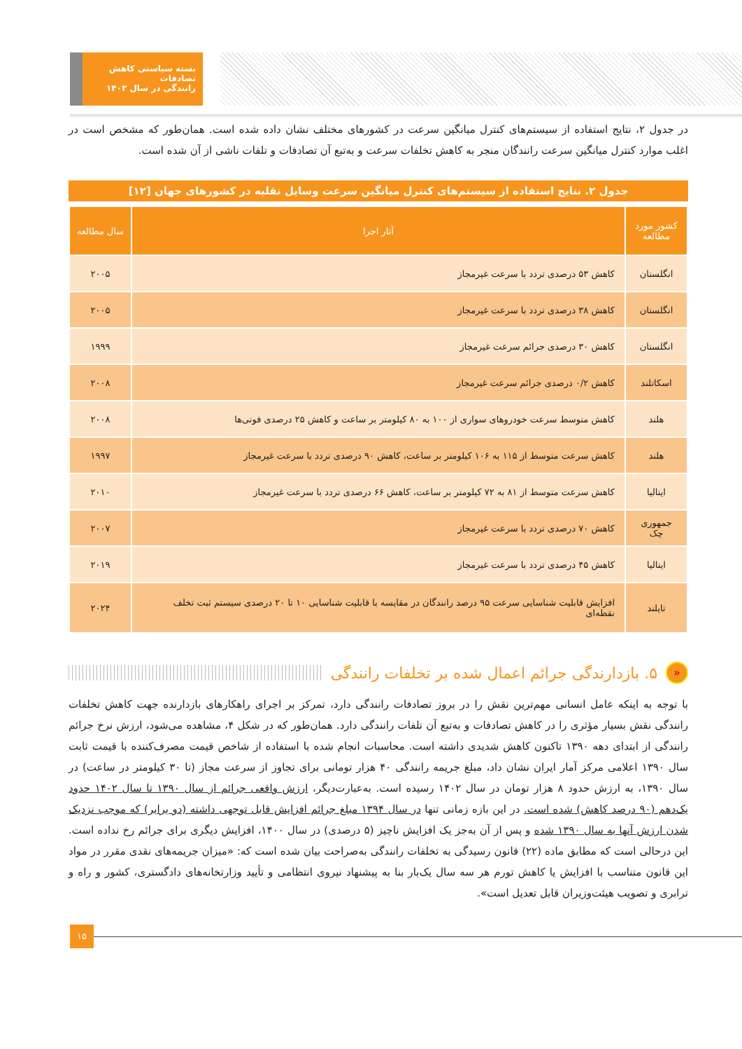بسته سیاستی کاهش تصادفات
رانندگی در سال ۱۴۰۳
در جدول ۲، نتایج استفاده از سیستم‌های کنترل میانگین سرعت در کشورهای مختلف نشان داده شده است. همان‌طور که مشخص است در اغلب موارد کنترل میانگین سرعت رانندگان منجر به کاهش تخلفات سرعت و به‌تبع آن تصادفات و تلفات ناشی از آن شده است.
جدول ۲. نتایج استفاده از سیستم‌های کنترل میانگین سرعت وسایل نقلیه در کشورهای جهان [۱۲]
| کشور مورد مطالعه | آثار اجرا | سال مطالعه |
| --- | --- | --- |
| انگلستان | کاهش ۵۳ درصدی تردد با سرعت غیرمجاز | ۲۰۰۵ |
| انگلستان | کاهش ۳۸ درصدی تردد با سرعت غیرمجاز | ۲۰۰۵ |
| انگلستان | کاهش ۳۰ درصدی جرائم سرعت غیرمجاز | ۱۹۹۹ |
| اسکاتلند | کاهش ۰/۲ درصدی جرائم سرعت غیرمجاز | ۲۰۰۸ |
| هلند | کاهش متوسط سرعت خودروهای سواری از ۱۰۰ به ۸۰ کیلومتر بر ساعت و کاهش ۲۵ درصدی فوتی‌ها | ۲۰۰۸ |
| هلند | کاهش سرعت متوسط از ۱۱۵ به ۱۰۶ کیلومتر بر ساعت، کاهش ۹۰ درصدی تردد با سرعت غیرمجاز | ۱۹۹۷ |
| ایتالیا | کاهش سرعت متوسط از ۸۱ به ۷۲ کیلومتر بر ساعت، کاهش ۶۶ درصدی تردد با سرعت غیرمجاز | ۲۰۱۰ |
| جمهوری چک | کاهش ۷۰ درصدی تردد با سرعت غیرمجاز | ۲۰۰۷ |
| ایتالیا | کاهش ۴۵ درصدی تردد با سرعت غیرمجاز | ۲۰۱۹ |
| تایلند | افزایش قابلیت شناسایی سرعت ۹۵ درصد رانندگان در مقایسه با قابلیت شناسایی ۱۰ تا ۲۰ درصدی سیستم ثبت تخلف نقطه‌ای | ۲۰۲۴ |
« ۵. بازدارندگی جرائم اعمال شده بر تخلفات رانندگی
با توجه به اینکه عامل انسانی مهم‌ترین نقش را در بروز تصادفات رانندگی دارد، تمرکز بر اجرای راهکارهای بازدارنده جهت کاهش تخلفات رانندگی نقش بسیار مؤثری را در کاهش تصادفات و به‌تبع آن تلفات رانندگی دارد. همان‌طور که در شکل ۴، مشاهده می‌شود، ارزش نرخ جرائم رانندگی از ابتدای دهه ۱۳۹۰ تاکنون کاهش شدیدی داشته است. محاسبات انجام شده با استفاده از شاخص قیمت مصرف‌کننده با قیمت ثابت سال ۱۳۹۰ اعلامی مرکز آمار ایران نشان داد، مبلغ جریمه رانندگی ۴۰ هزار تومانی برای تجاوز از سرعت مجاز (تا ۳۰ کیلومتر در ساعت) در سال ۱۳۹۰، به ارزش حدود ۸ هزار تومان در سال ۱۴۰۲ رسیده است. به‌عبارت‌دیگر، ارزش واقعی جرائم از سال ۱۳۹۰ تا سال ۱۴۰۲ حدود یک‌دهم (۹۰ درصد کاهش) شده است. در این بازه زمانی تنها در سال ۱۳۹۴ مبلغ جرائم افزایش قابل توجهی داشته (دو برابر) که موجب نزدیک شدن ارزش آنها به سال ۱۳۹۰ شده و پس از آن به‌جز یک افزایش ناچیز (۵ درصدی) در سال ۱۴۰۰، افزایش دیگری برای جرائم رخ نداده است. این درحالی است که مطابق ماده (۲۲) قانون رسیدگی به تخلفات رانندگی به‌صراحت بیان شده است که: «میزان جریمه‌های نقدی مقرر در مواد این قانون متناسب با افزایش یا کاهش تورم هر سه سال یک‌بار بنا به پیشنهاد نیروی انتظامی و تأیید وزارتخانه‌های دادگستری، کشور و راه و ترابری و تصویب هیئت‌وزیران قابل تعدیل است».
۱۵